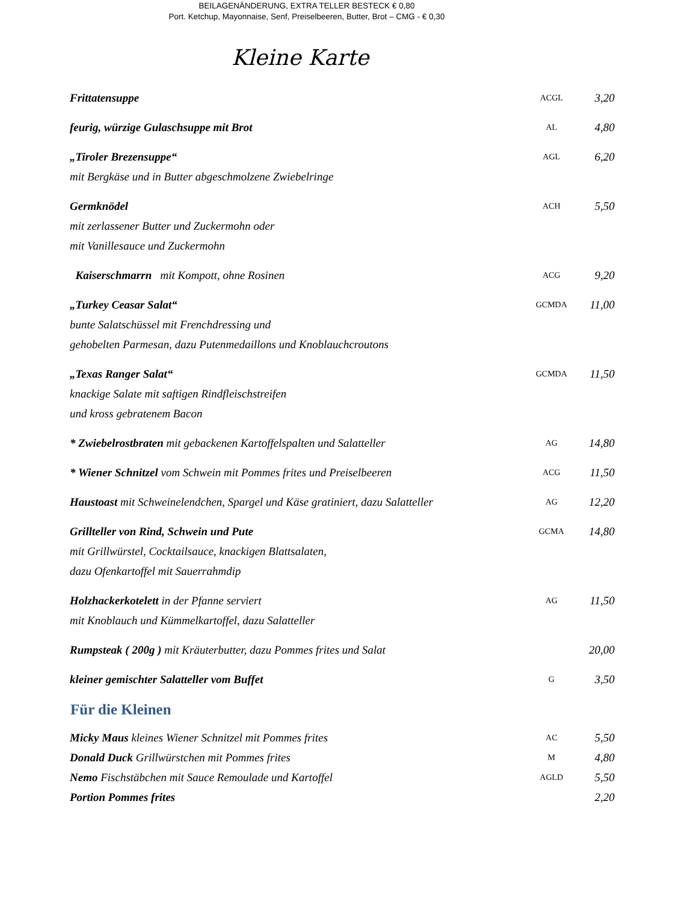BEILAGENÄNDERUNG, EXTRA TELLER BESTECK € 0,80
Port. Ketchup, Mayonnaise, Senf, Preiselbeeren, Butter, Brot – CMG - € 0,30
Kleine Karte
Frittatensuppe
ACGL
3,20
feurig, würzige Gulaschsuppe mit Brot
AL
4,80
„Tiroler Brezensuppe“
mit Bergkäse und in Butter abgeschmolzene Zwiebelringe
AGL
6,20
Germknödel
mit zerlassener Butter und Zuckermohn oder
mit Vanillesauce und Zuckermohn
ACH
5,50
Kaiserschmarrn mit Kompott, ohne Rosinen
ACG
9,20
„Turkey Ceasar Salat“
bunte Salatschüssel mit Frenchdressing und
gehobelten Parmesan, dazu Putenmedaillons und Knoblauchcroutons
GCMDA
11,00
„Texas Ranger Salat“
knackige Salate mit saftigen Rindfleischstreifen
und kross gebratenem Bacon
GCMDA
11,50
* Zwiebelrostbraten mit gebackenen Kartoffelspalten und Salatteller
AG
14,80
* Wiener Schnitzel vom Schwein mit Pommes frites und Preiselbeeren
ACG
11,50
Haustoast mit Schweinelendchen, Spargel und Käse gratiniert, dazu Salatteller
AG
12,20
Grillteller von Rind, Schwein und Pute
mit Grillwürstel, Cocktailsauce, knackigen Blattsalaten,
dazu Ofenkartoffel mit Sauerrahmdip
GCMA
14,80
Holzhackerkotelett in der Pfanne serviert
mit Knoblauch und Kümmelkartoffel, dazu Salatteller
AG
11,50
Rumpsteak ( 200g ) mit Kräuterbutter, dazu Pommes frites und Salat
20,00
kleiner gemischter Salatteller vom Buffet
G
3,50
Für die Kleinen
Micky Maus kleines Wiener Schnitzel mit Pommes frites
AC
5,50
Donald Duck Grillwürstchen mit Pommes frites
M
4,80
Nemo Fischstäbchen mit Sauce Remoulade und Kartoffel
AGLD
5,50
Portion Pommes frites 2,20